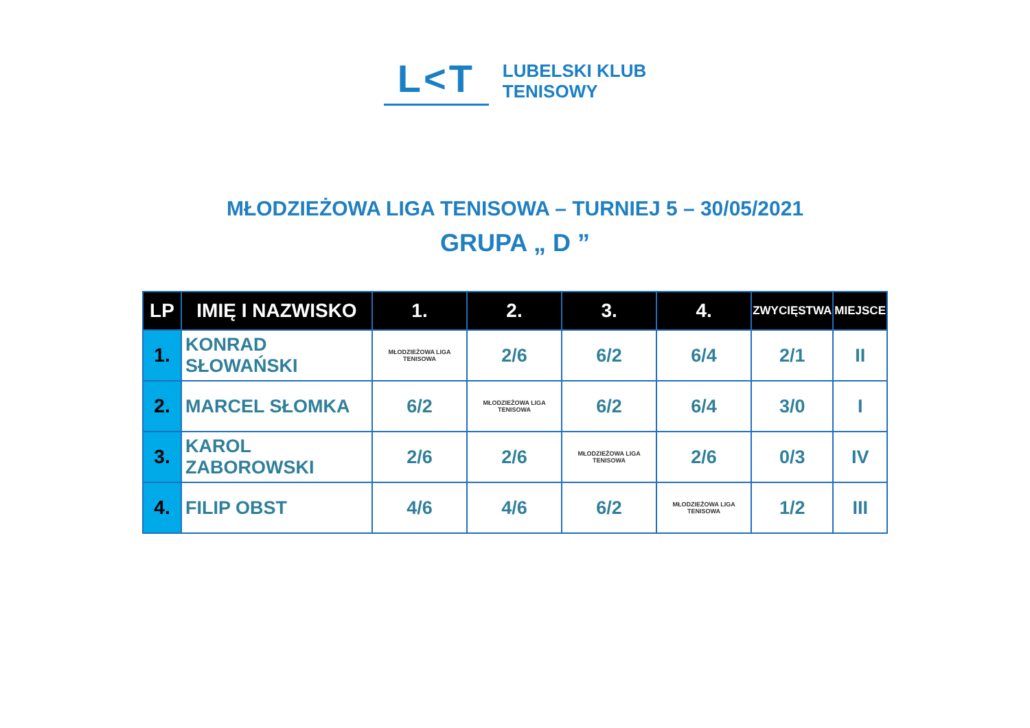L<T
LUBELSKI KLUB
TENISOWY
MŁODZIEŻOWA LIGA TENISOWA – TURNIEJ 5 – 30/05/2021
GRUPA „ D ”
| LP | IMIĘ I NAZWISKO | 1. | 2. | 3. | 4. | ZWYCIĘSTWA | MIEJSCE |
| --- | --- | --- | --- | --- | --- | --- | --- |
| 1. | KONRAD SŁOWAŃSKI | MŁODZIEŻOWA LIGA TENISOWA | 2/6 | 6/2 | 6/4 | 2/1 | II |
| 2. | MARCEL SŁOMKA | 6/2 | MŁODZIEŻOWA LIGA TENISOWA | 6/2 | 6/4 | 3/0 | I |
| 3. | KAROL ZABOROWSKI | 2/6 | 2/6 | MŁODZIEŻOWA LIGA TENISOWA | 2/6 | 0/3 | IV |
| 4. | FILIP OBST | 4/6 | 4/6 | 6/2 | MŁODZIEŻOWA LIGA TENISOWA | 1/2 | III |